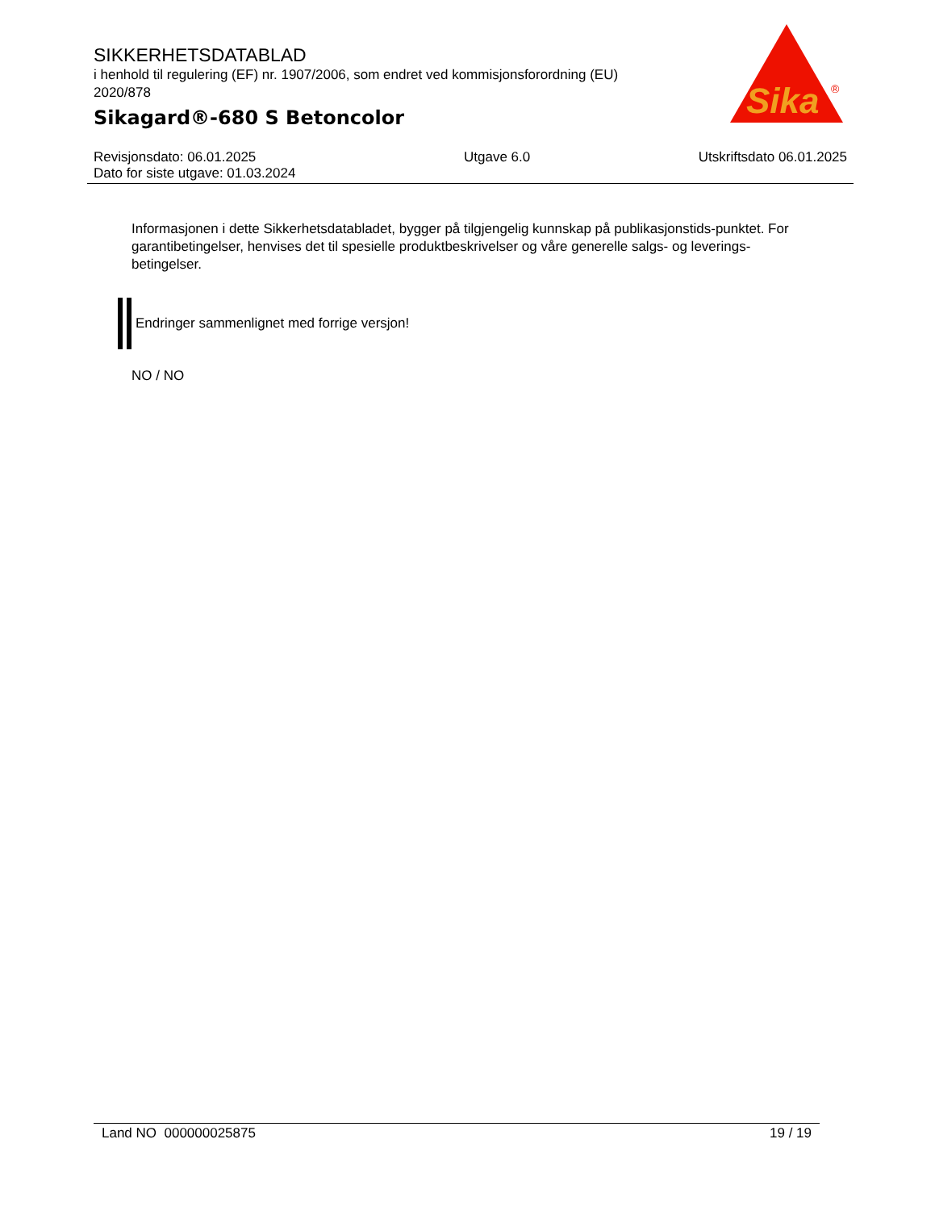SIKKERHETSDATABLAD
i henhold til regulering (EF) nr. 1907/2006, som endret ved kommisjonsforordning (EU) 2020/878
Sikagard®-680 S Betoncolor
Sika
®
Revisjonsdato: 06.01.2025
Dato for siste utgave: 01.03.2024
Utgave 6.0 Utskriftsdato 06.01.2025
Informasjonen i dette Sikkerhetsdatabladet, bygger på tilgjengelig kunnskap på publikasjonstids-punktet. For garantibetingelser, henvises det til spesielle produktbeskrivelser og våre generelle salgs- og leverings- betingelser.
Endringer sammenlignet med forrige versjon!
NO / NO
Land NO 000000025875 19 / 19